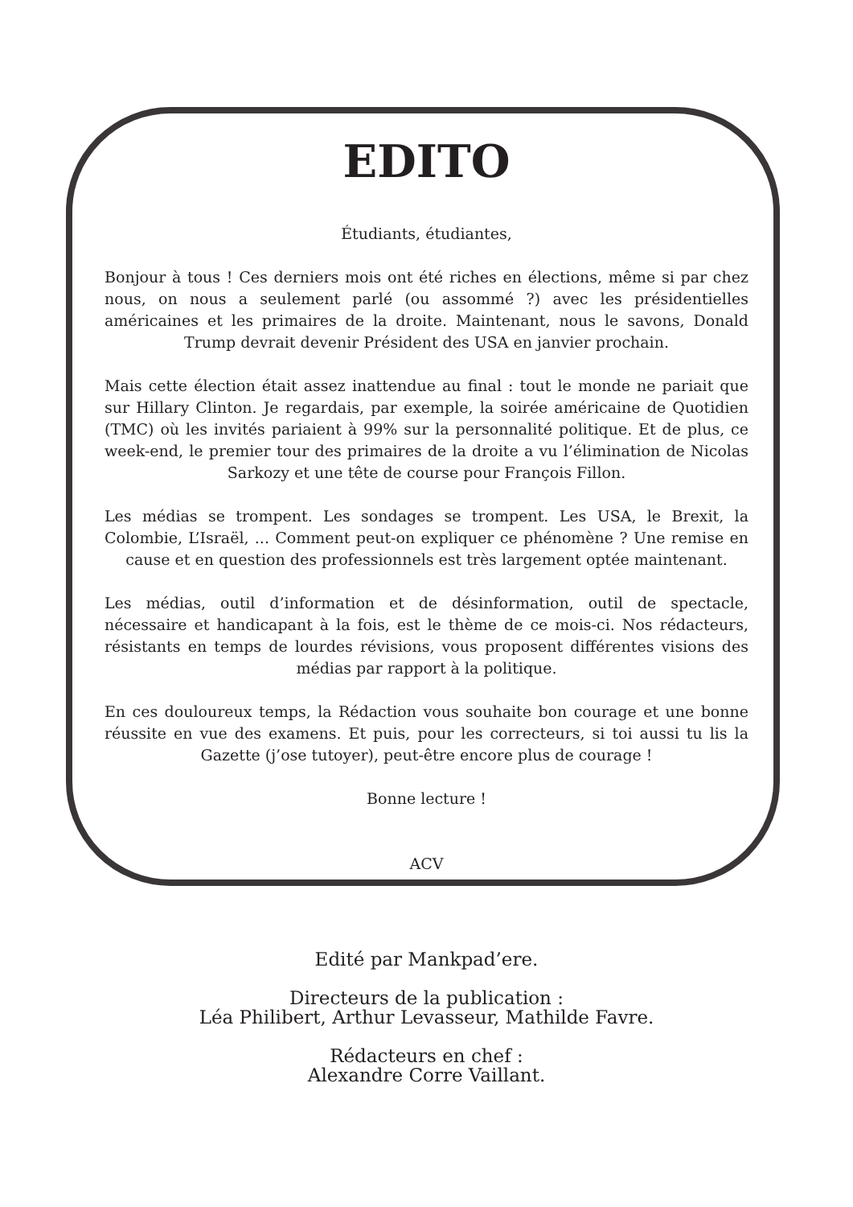EDITO
Étudiants, étudiantes,
Bonjour à tous ! Ces derniers mois ont été riches en élections, même si par chez nous, on nous a seulement parlé (ou assommé ?) avec les présidentielles américaines et les primaires de la droite. Maintenant, nous le savons, Donald Trump devrait devenir Président des USA en janvier prochain.
Mais cette élection était assez inattendue au final : tout le monde ne pariait que sur Hillary Clinton. Je regardais, par exemple, la soirée américaine de Quotidien (TMC) où les invités pariaient à 99% sur la personnalité politique. Et de plus, ce week-end, le premier tour des primaires de la droite a vu l’élimination de Nicolas Sarkozy et une tête de course pour François Fillon.
Les médias se trompent. Les sondages se trompent. Les USA, le Brexit, la Colombie, L’Israël, ... Comment peut-on expliquer ce phénomène ? Une remise en cause et en question des professionnels est très largement optée maintenant.
Les médias, outil d’information et de désinformation, outil de spectacle, nécessaire et handicapant à la fois, est le thème de ce mois-ci. Nos rédacteurs, résistants en temps de lourdes révisions, vous proposent différentes visions des médias par rapport à la politique.
En ces douloureux temps, la Rédaction vous souhaite bon courage et une bonne réussite en vue des examens. Et puis, pour les correcteurs, si toi aussi tu lis la Gazette (j’ose tutoyer), peut-être encore plus de courage !
Bonne lecture !
ACV
Edité par Mankpad’ere.
Directeurs de la publication :
Léa Philibert, Arthur Levasseur, Mathilde Favre.
Rédacteurs en chef :
Alexandre Corre Vaillant.